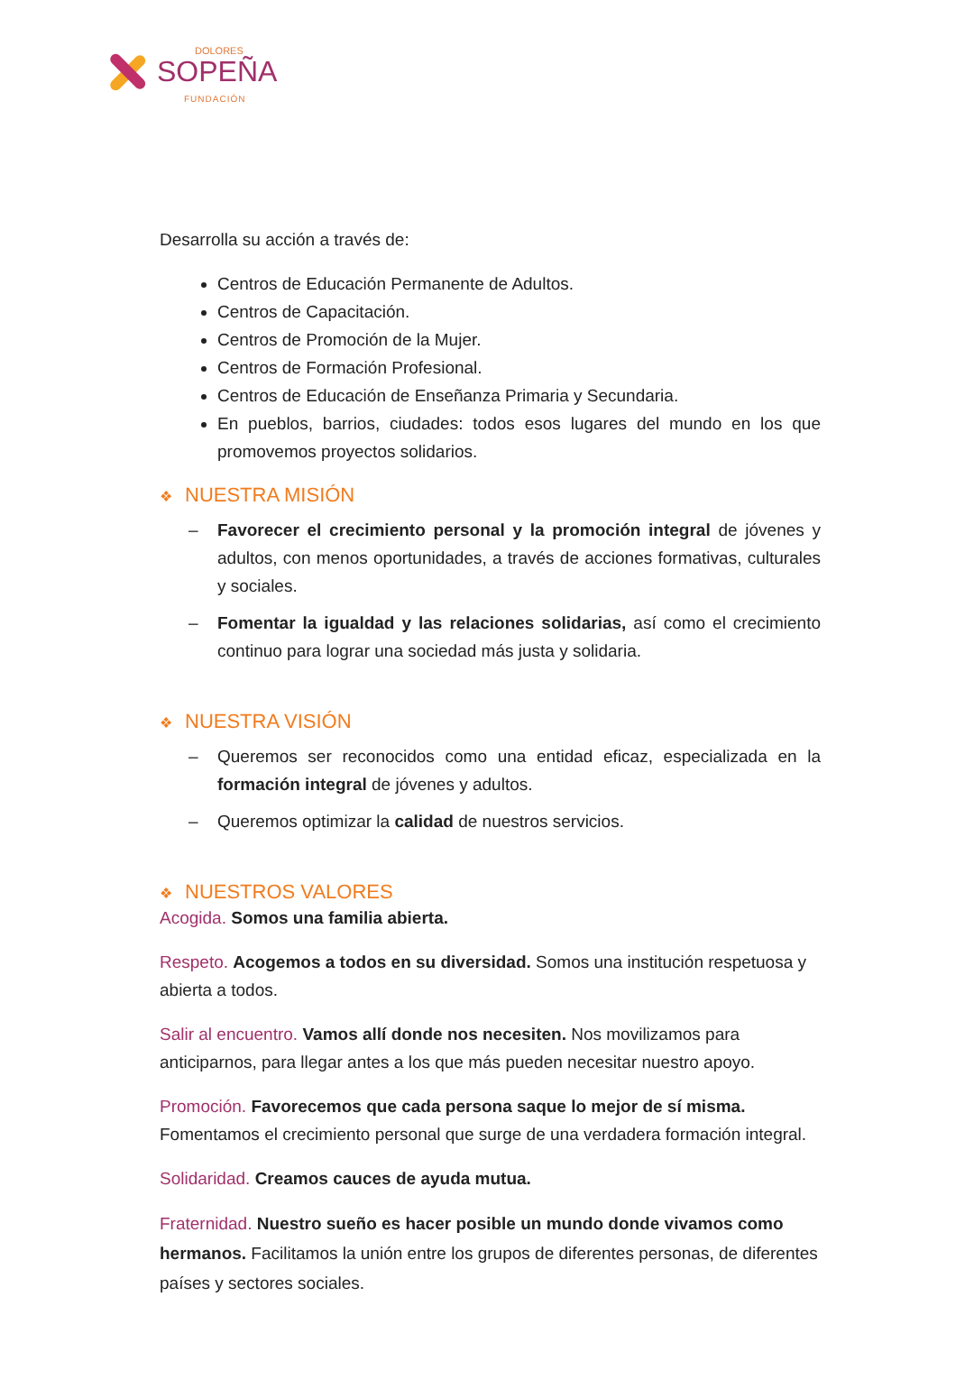DOLORES
SOPEÑA
FUNDACIÓN
Desarrolla su acción a través de:
Centros de Educación Permanente de Adultos.
Centros de Capacitación.
Centros de Promoción de la Mujer.
Centros de Formación Profesional.
Centros de Educación de Enseñanza Primaria y Secundaria.
En pueblos, barrios, ciudades: todos esos lugares del mundo en los que promovemos proyectos solidarios.
❖ NUESTRA MISIÓN
– Favorecer el crecimiento personal y la promoción integral de jóvenes y adultos, con menos oportunidades, a través de acciones formativas, culturales y sociales.
– Fomentar la igualdad y las relaciones solidarias, así como el crecimiento continuo para lograr una sociedad más justa y solidaria.
❖ NUESTRA VISIÓN
– Queremos ser reconocidos como una entidad eficaz, especializada en la formación integral de jóvenes y adultos.
– Queremos optimizar la calidad de nuestros servicios.
❖ NUESTROS VALORES
Acogida. Somos una familia abierta.
Respeto. Acogemos a todos en su diversidad. Somos una institución respetuosa y abierta a todos.
Salir al encuentro. Vamos allí donde nos necesiten. Nos movilizamos para anticiparnos, para llegar antes a los que más pueden necesitar nuestro apoyo.
Promoción. Favorecemos que cada persona saque lo mejor de sí misma. Fomentamos el crecimiento personal que surge de una verdadera formación integral.
Solidaridad. Creamos cauces de ayuda mutua.
Fraternidad. Nuestro sueño es hacer posible un mundo donde vivamos como hermanos. Facilitamos la unión entre los grupos de diferentes personas, de diferentes países y sectores sociales.